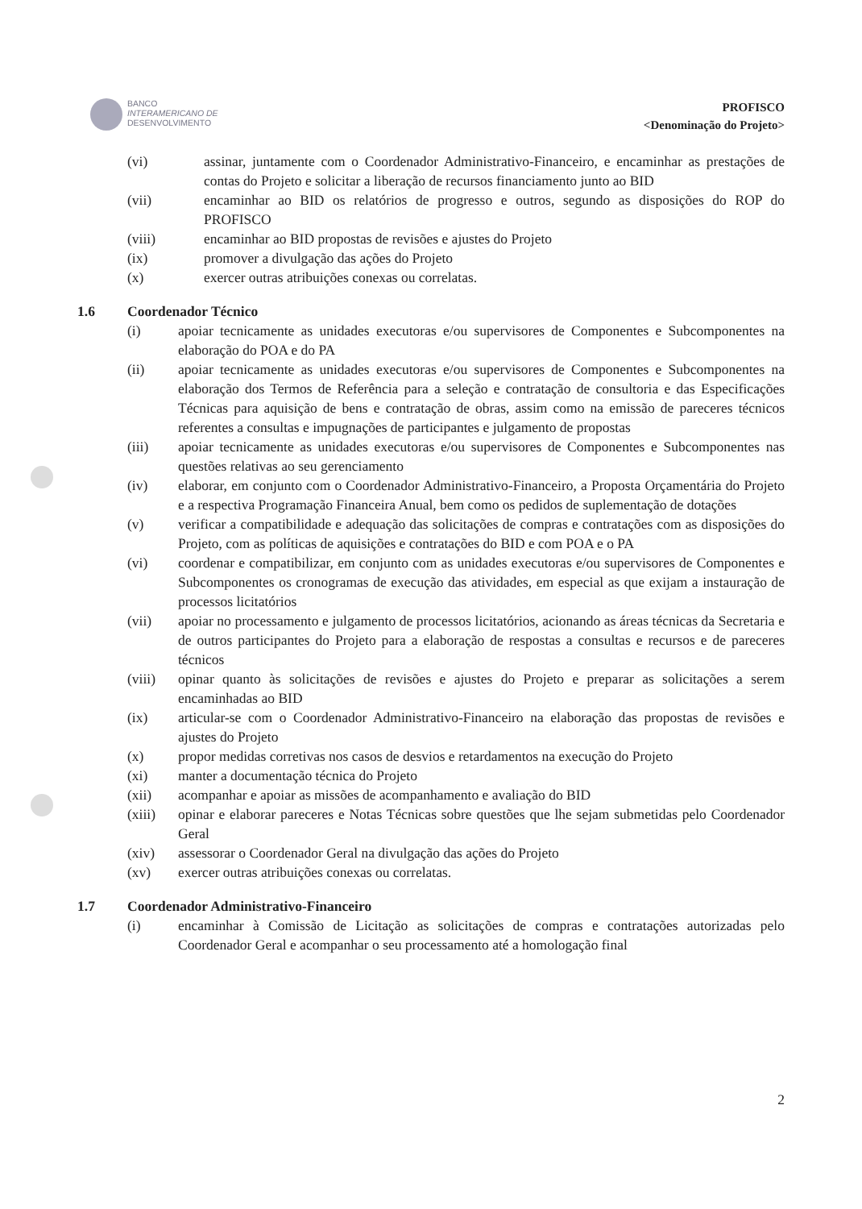BANCO
INTERAMERICANO DE
DESENVOLVIMENTO
PROFISCO
<Denominação do Projeto>
(vi) assinar, juntamente com o Coordenador Administrativo-Financeiro, e encaminhar as prestações de contas do Projeto e solicitar a liberação de recursos financiamento junto ao BID
(vii) encaminhar ao BID os relatórios de progresso e outros, segundo as disposições do ROP do PROFISCO
(viii) encaminhar ao BID propostas de revisões e ajustes do Projeto
(ix) promover a divulgação das ações do Projeto
(x) exercer outras atribuições conexas ou correlatas.
1.6 Coordenador Técnico
(i) apoiar tecnicamente as unidades executoras e/ou supervisores de Componentes e Subcomponentes na elaboração do POA e do PA
(ii) apoiar tecnicamente as unidades executoras e/ou supervisores de Componentes e Subcomponentes na elaboração dos Termos de Referência para a seleção e contratação de consultoria e das Especificações Técnicas para aquisição de bens e contratação de obras, assim como na emissão de pareceres técnicos referentes a consultas e impugnações de participantes e julgamento de propostas
(iii) apoiar tecnicamente as unidades executoras e/ou supervisores de Componentes e Subcomponentes nas questões relativas ao seu gerenciamento
(iv) elaborar, em conjunto com o Coordenador Administrativo-Financeiro, a Proposta Orçamentária do Projeto e a respectiva Programação Financeira Anual, bem como os pedidos de suplementação de dotações
(v) verificar a compatibilidade e adequação das solicitações de compras e contratações com as disposições do Projeto, com as políticas de aquisições e contratações do BID e com POA e o PA
(vi) coordenar e compatibilizar, em conjunto com as unidades executoras e/ou supervisores de Componentes e Subcomponentes os cronogramas de execução das atividades, em especial as que exijam a instauração de processos licitatórios
(vii) apoiar no processamento e julgamento de processos licitatórios, acionando as áreas técnicas da Secretaria e de outros participantes do Projeto para a elaboração de respostas a consultas e recursos e de pareceres técnicos
(viii) opinar quanto às solicitações de revisões e ajustes do Projeto e preparar as solicitações a serem encaminhadas ao BID
(ix) articular-se com o Coordenador Administrativo-Financeiro na elaboração das propostas de revisões e ajustes do Projeto
(x) propor medidas corretivas nos casos de desvios e retardamentos na execução do Projeto
(xi) manter a documentação técnica do Projeto
(xii) acompanhar e apoiar as missões de acompanhamento e avaliação do BID
(xiii) opinar e elaborar pareceres e Notas Técnicas sobre questões que lhe sejam submetidas pelo Coordenador Geral
(xiv) assessorar o Coordenador Geral na divulgação das ações do Projeto
(xv) exercer outras atribuições conexas ou correlatas.
1.7 Coordenador Administrativo-Financeiro
(i) encaminhar à Comissão de Licitação as solicitações de compras e contratações autorizadas pelo Coordenador Geral e acompanhar o seu processamento até a homologação final
2